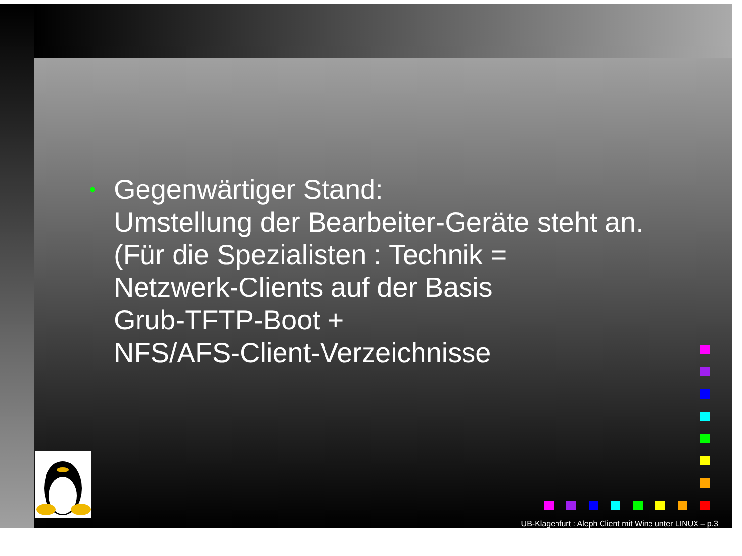•
Gegenwärtiger Stand:
Umstellung der Bearbeiter-Geräte steht an.
(Für die Spezialisten : Technik =
Netzwerk-Clients auf der Basis
Grub-TFTP-Boot +
NFS/AFS-Client-Verzeichnisse
UB-Klagenfurt : Aleph Client mit Wine unter LINUX – p.3